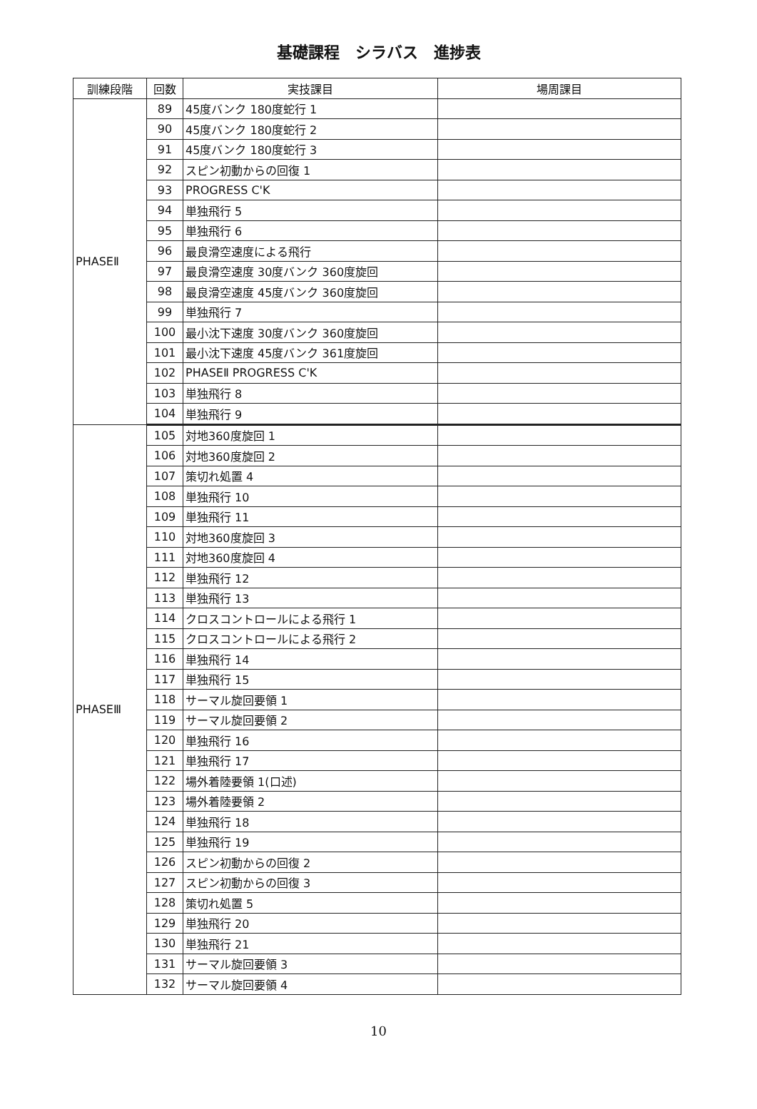基礎課程　シラバス　進捗表
| 訓練段階 | 回数 | 実技課目 | 場周課目 |
| --- | --- | --- | --- |
| PHASEⅡ | 89 | 45度バンク 180度蛇行 1 | |
| | 90 | 45度バンク 180度蛇行 2 | |
| | 91 | 45度バンク 180度蛇行 3 | |
| | 92 | スピン初動からの回復 1 | |
| | 93 | PROGRESS C'K | |
| | 94 | 単独飛行 5 | |
| | 95 | 単独飛行 6 | |
| | 96 | 最良滑空速度による飛行 | |
| | 97 | 最良滑空速度 30度バンク 360度旋回 | |
| | 98 | 最良滑空速度 45度バンク 360度旋回 | |
| | 99 | 単独飛行 7 | |
| | 100 | 最小沈下速度 30度バンク 360度旋回 | |
| | 101 | 最小沈下速度 45度バンク 361度旋回 | |
| | 102 | PHASEⅡ PROGRESS C'K | |
| | 103 | 単独飛行 8 | |
| | 104 | 単独飛行 9 | |
| PHASEⅢ | 105 | 対地360度旋回 1 | |
| | 106 | 対地360度旋回 2 | |
| | 107 | 策切れ処置 4 | |
| | 108 | 単独飛行 10 | |
| | 109 | 単独飛行 11 | |
| | 110 | 対地360度旋回 3 | |
| | 111 | 対地360度旋回 4 | |
| | 112 | 単独飛行 12 | |
| | 113 | 単独飛行 13 | |
| | 114 | クロスコントロールによる飛行 1 | |
| | 115 | クロスコントロールによる飛行 2 | |
| | 116 | 単独飛行 14 | |
| | 117 | 単独飛行 15 | |
| | 118 | サーマル旋回要領 1 | |
| | 119 | サーマル旋回要領 2 | |
| | 120 | 単独飛行 16 | |
| | 121 | 単独飛行 17 | |
| | 122 | 場外着陸要領 1(口述) | |
| | 123 | 場外着陸要領 2 | |
| | 124 | 単独飛行 18 | |
| | 125 | 単独飛行 19 | |
| | 126 | スピン初動からの回復 2 | |
| | 127 | スピン初動からの回復 3 | |
| | 128 | 策切れ処置 5 | |
| | 129 | 単独飛行 20 | |
| | 130 | 単独飛行 21 | |
| | 131 | サーマル旋回要領 3 | |
| | 132 | サーマル旋回要領 4 | |
10